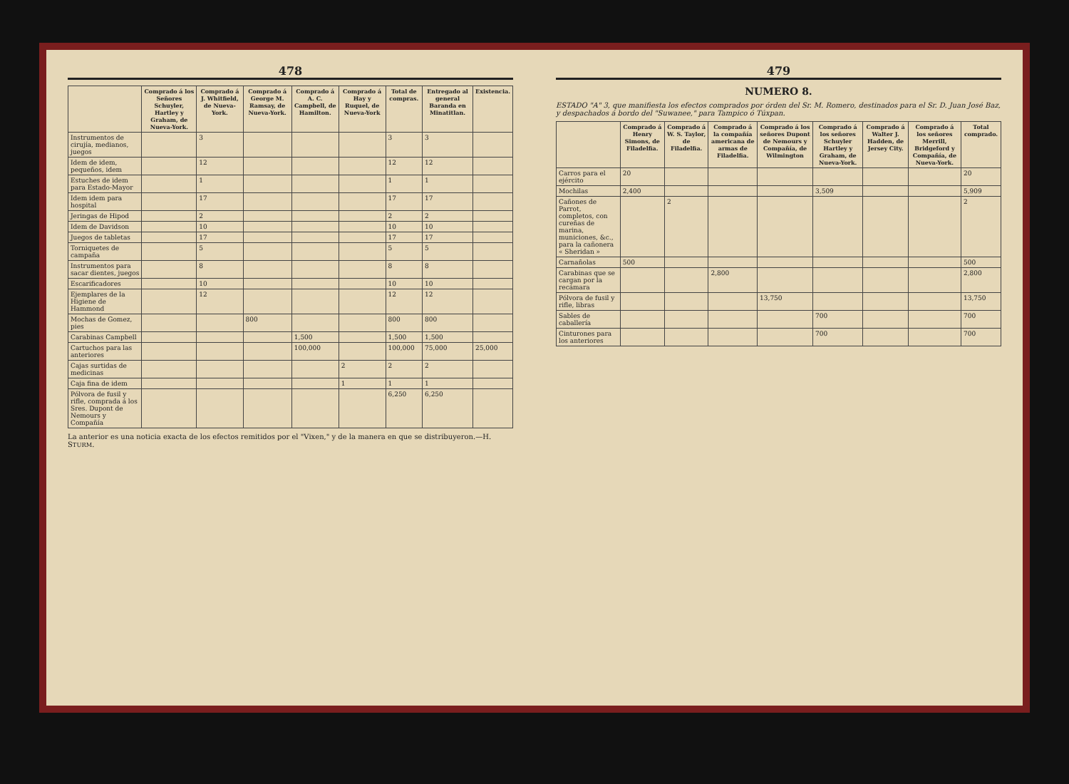478
| | Comprado á los Señores Schuyler, Hartley y Graham, de Nueva-York. | Comprado á J. Whitfield, de Nueva-York. | Comprado á George M. Ramsay, de Nueva-York. | Comprado á A. C. Campbell, de Hamilton. | Comprado á Hay y Ruquel, de Nueva-York | Total de compras. | Entregado al general Baranda en Minatitlan. | Existencia. |
| --- | --- | --- | --- | --- | --- | --- | --- | --- |
| Instrumentos de cirujía, medianos, juegos | | 3 | | | | 3 | 3 | |
| Idem de idem, pequeños, idem | | 12 | | | | 12 | 12 | |
| Estuches de idem para Estado-Mayor | | 1 | | | | 1 | 1 | |
| Idem idem para hospital | | 17 | | | | 17 | 17 | |
| Jeringas de Hipod | | 2 | | | | 2 | 2 | |
| Idem de Davidson | | 10 | | | | 10 | 10 | |
| Juegos de tabletas | | 17 | | | | 17 | 17 | |
| Torniquetes de campaña | | 5 | | | | 5 | 5 | |
| Instrumentos para sacar dientes, juegos | | 8 | | | | 8 | 8 | |
| Escarificadores | | 10 | | | | 10 | 10 | |
| Ejemplares de la Higiene de Hammond | | 12 | | | | 12 | 12 | |
| Mochas de Gomez, pies | | | 800 | | | 800 | 800 | |
| Carabinas Campbell | | | | 1,500 | | 1,500 | 1,500 | |
| Cartuchos para las anteriores | | | | 100,000 | | 100,000 | 75,000 | 25,000 |
| Cajas surtidas de medicinas | | | | | 2 | 2 | 2 | |
| Caja fina de idem | | | | | 1 | 1 | 1 | |
| Pólvora de fusil y rifle, comprada á los Sres. Dupont de Nemours y Compañía | | | | | | 6,250 | 6,250 | |
La anterior es una noticia exacta de los efectos remitidos por el "Vixen," y de la manera en que se distribuyeron.—H. STURM.
479
NUMERO 8.
ESTADO "A" 3, que manifiesta los efectos comprados por órden del Sr. M. Romero, destinados para el Sr. D. Juan José Baz, y despachados á bordo del "Suwanee," para Tampico ó Túxpan.
| | Comprado á Henry Simons, de Filadelfia. | Comprado á W. S. Taylor, de Filadelfia. | Comprado á la compañía americana de armas de Filadelfia. | Comprado á los señores Dupont de Nemours y Compañía, de Wilmington | Comprado á los señores Schuyler Hartley y Graham, de Nueva-York. | Comprado á Walter J. Hadden, de Jersey City. | Comprado á los señores Merrill, Bridgeford y Compañía, de Nueva-York. | Total comprado. |
| --- | --- | --- | --- | --- | --- | --- | --- | --- |
| Carros para el ejército | 20 | | | | | | | 20 |
| Mochilas | 2,400 | | | | 3,509 | | | 5,909 |
| Cañones de Parrot, completos, con cureñas de marina, municiones, &c., para la cañonera « Sheridan » | | 2 | | | | | | 2 |
| Carnañolas | 500 | | | | | | | 500 |
| Carabinas que se cargan por la recámara | | | 2,800 | | | | | 2,800 |
| Pólvora de fusil y rifle, libras | | | | 13,750 | | | | 13,750 |
| Sables de caballería | | | | | 700 | | | 700 |
| Cinturones para los anteriores | | | | | 700 | | | 700 |